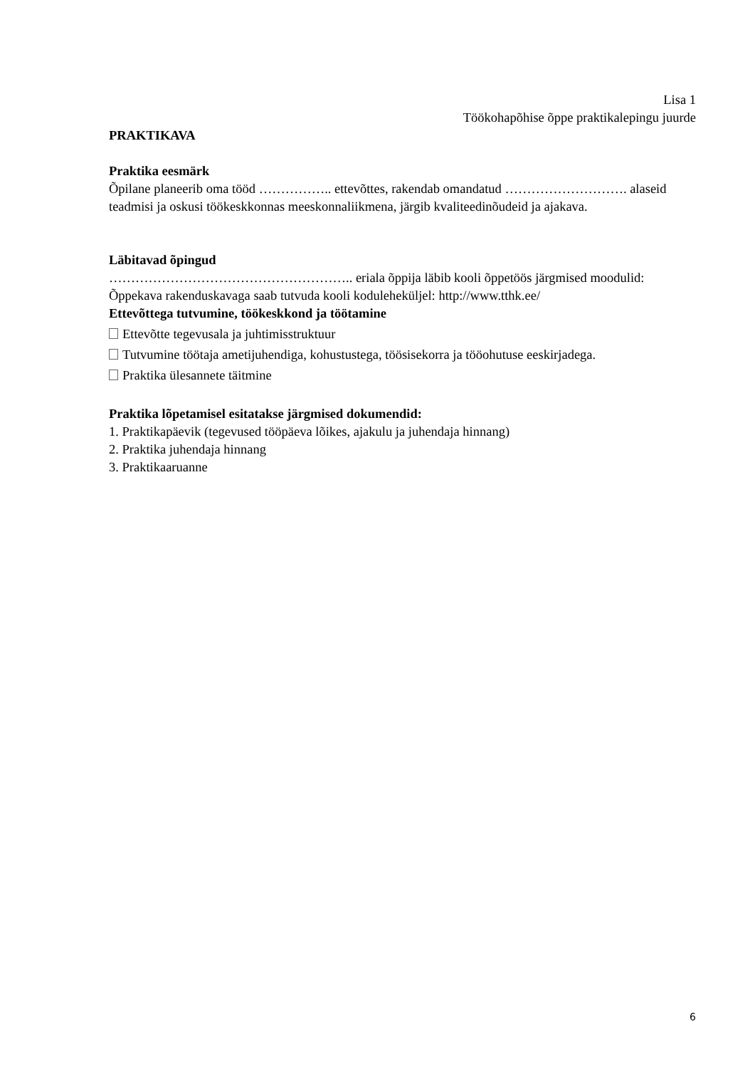Lisa 1
Töökohapõhise õppe praktikalepingu juurde
PRAKTIKAVA
Praktika eesmärk
Õpilane planeerib oma tööd …………….. ettevõttes, rakendab omandatud ………………………. alaseid teadmisi ja oskusi töökeskkonnas meeskonnaliikmena, järgib kvaliteedinõudeid ja ajakava.
Läbitavad õpingud
……………………………………………….. eriala õppija läbib kooli õppetöös järgmised moodulid:
Õppekava rakenduskavaga saab tutvuda kooli koduleheküljel: http://www.tthk.ee/
Ettevõttega tutvumine, töökeskkond ja töötamine
Ettevõtte tegevusala ja juhtimisstruktuur
Tutvumine töötaja ametijuhendiga, kohustustega, töösisekorra ja tööohutuse eeskirjadega.
Praktika ülesannete täitmine
Praktika lõpetamisel esitatakse järgmised dokumendid:
1. Praktikapäevik (tegevused tööpäeva lõikes, ajakulu ja juhendaja hinnang)
2. Praktika juhendaja hinnang
3. Praktikaaruanne
6